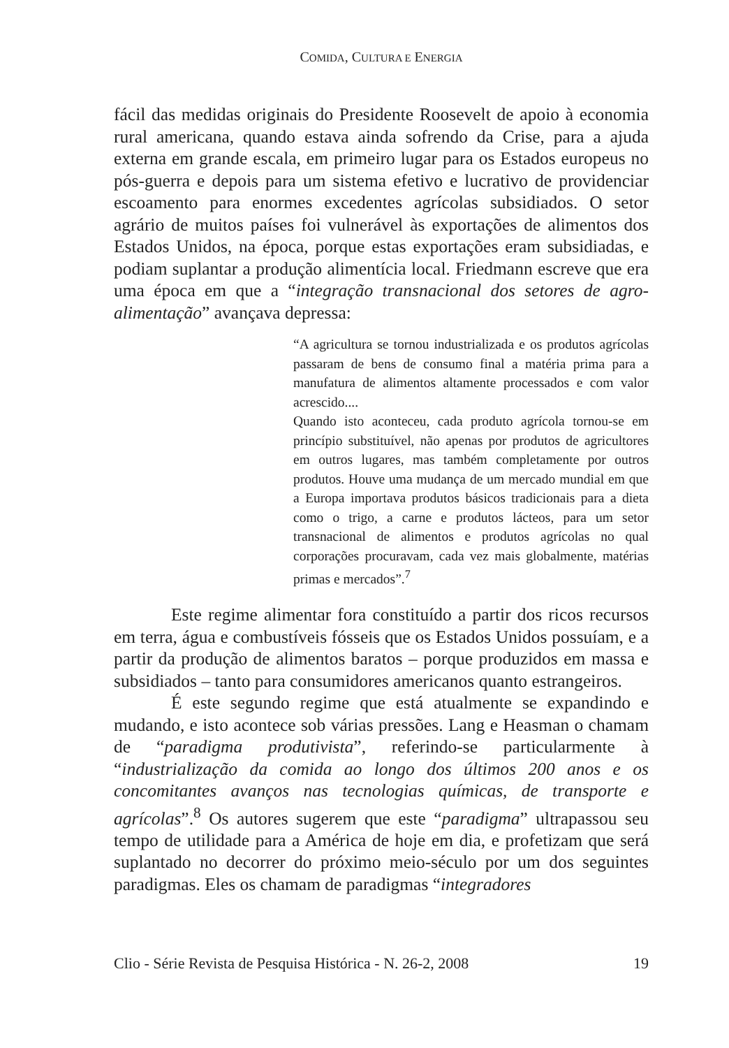COMIDA, CULTURA E ENERGIA
fácil das medidas originais do Presidente Roosevelt de apoio à economia rural americana, quando estava ainda sofrendo da Crise, para a ajuda externa em grande escala, em primeiro lugar para os Estados europeus no pós-guerra e depois para um sistema efetivo e lucrativo de providenciar escoamento para enormes excedentes agrícolas subsidiados. O setor agrário de muitos países foi vulnerável às exportações de alimentos dos Estados Unidos, na época, porque estas exportações eram subsidiadas, e podiam suplantar a produção alimentícia local. Friedmann escreve que era uma época em que a “integração transnacional dos setores de agro-alimentação” avançava depressa:
“A agricultura se tornou industrializada e os produtos agrícolas passaram de bens de consumo final a matéria prima para a manufatura de alimentos altamente processados e com valor acrescido....
Quando isto aconteceu, cada produto agrícola tornou-se em princípio substituível, não apenas por produtos de agricultores em outros lugares, mas também completamente por outros produtos. Houve uma mudança de um mercado mundial em que a Europa importava produtos básicos tradicionais para a dieta como o trigo, a carne e produtos lácteos, para um setor transnacional de alimentos e produtos agrícolas no qual corporações procuravam, cada vez mais globalmente, matérias primas e mercados”.<sup>7</sup>
Este regime alimentar fora constituído a partir dos ricos recursos em terra, água e combustíveis fósseis que os Estados Unidos possuíam, e a partir da produção de alimentos baratos – porque produzidos em massa e subsidiados – tanto para consumidores americanos quanto estrangeiros.
É este segundo regime que está atualmente se expandindo e mudando, e isto acontece sob várias pressões. Lang e Heasman o chamam de “paradigma produtivista”, referindo-se particularmente à “industrialização da comida ao longo dos últimos 200 anos e os concomitantes avanços nas tecnologias químicas, de transporte e agrícolas”.<sup>8</sup> Os autores sugerem que este “paradigma” ultrapassou seu tempo de utilidade para a América de hoje em dia, e profetizam que será suplantado no decorrer do próximo meio-século por um dos seguintes paradigmas. Eles os chamam de paradigmas “integradores
Clio - Série Revista de Pesquisa Histórica - N. 26-2, 2008 19